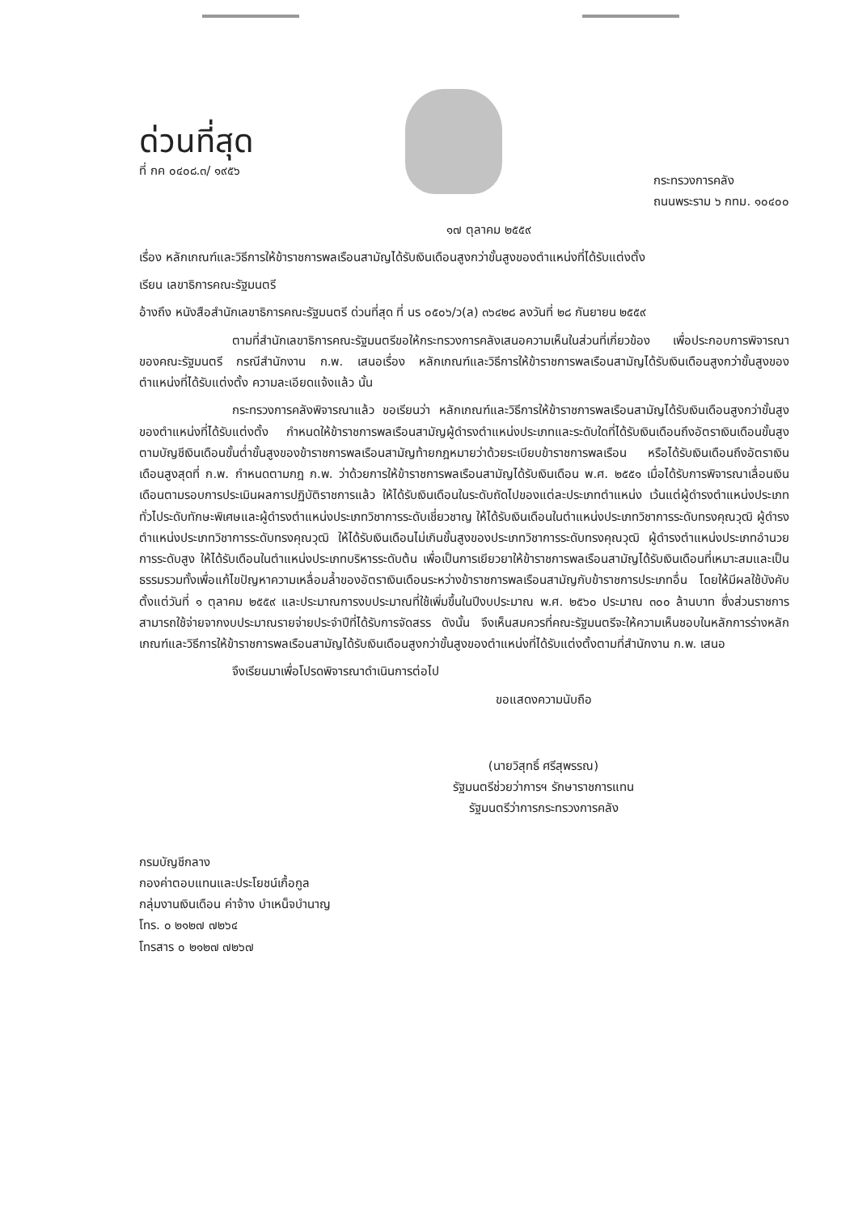ด่วนที่สุด
ที่ กค ๐๔๐๘.๓/ ๑๙๕๖
กระทรวงการคลัง
ถนนพระราม ๖ กทม. ๑๐๔๐๐
๑๗ ตุลาคม ๒๕๕๙
เรื่อง หลักเกณฑ์และวิธีการให้ข้าราชการพลเรือนสามัญได้รับเงินเดือนสูงกว่าขั้นสูงของตำแหน่งที่ได้รับแต่งตั้ง
เรียน เลขาธิการคณะรัฐมนตรี
อ้างถึง หนังสือสำนักเลขาธิการคณะรัฐมนตรี ด่วนที่สุด ที่ นร ๐๕๐๖/ว(ล) ๓๖๔๒๘ ลงวันที่ ๒๘ กันยายน ๒๕๕๙
ตามที่สำนักเลขาธิการคณะรัฐมนตรีขอให้กระทรวงการคลังเสนอความเห็นในส่วนที่เกี่ยวข้อง เพื่อประกอบการพิจารณาของคณะรัฐมนตรี กรณีสำนักงาน ก.พ. เสนอเรื่อง หลักเกณฑ์และวิธีการให้ข้าราชการพลเรือนสามัญได้รับเงินเดือนสูงกว่าขั้นสูงของตำแหน่งที่ได้รับแต่งตั้ง ความละเอียดแจ้งแล้ว นั้น
กระทรวงการคลังพิจารณาแล้ว ขอเรียนว่า หลักเกณฑ์และวิธีการให้ข้าราชการพลเรือนสามัญได้รับเงินเดือนสูงกว่าขั้นสูงของตำแหน่งที่ได้รับแต่งตั้ง กำหนดให้ข้าราชการพลเรือนสามัญผู้ดำรงตำแหน่งประเภทและระดับใดที่ได้รับเงินเดือนถึงอัตราเงินเดือนขั้นสูงตามบัญชีเงินเดือนขั้นต่ำขั้นสูงของข้าราชการพลเรือนสามัญท้ายกฎหมายว่าด้วยระเบียบข้าราชการพลเรือน หรือได้รับเงินเดือนถึงอัตราเงินเดือนสูงสุดที่ ก.พ. กำหนดตามกฎ ก.พ. ว่าด้วยการให้ข้าราชการพลเรือนสามัญได้รับเงินเดือน พ.ศ. ๒๕๕๑ เมื่อได้รับการพิจารณาเลื่อนเงินเดือนตามรอบการประเมินผลการปฏิบัติราชการแล้ว ให้ได้รับเงินเดือนในระดับถัดไปของแต่ละประเภทตำแหน่ง เว้นแต่ผู้ดำรงตำแหน่งประเภททั่วไประดับทักษะพิเศษและผู้ดำรงตำแหน่งประเภทวิชาการระดับเชี่ยวชาญ ให้ได้รับเงินเดือนในตำแหน่งประเภทวิชาการระดับทรงคุณวุฒิ ผู้ดำรงตำแหน่งประเภทวิชาการระดับทรงคุณวุฒิ ให้ได้รับเงินเดือนไม่เกินขั้นสูงของประเภทวิชาการระดับทรงคุณวุฒิ ผู้ดำรงตำแหน่งประเภทอำนวยการระดับสูง ให้ได้รับเดือนในตำแหน่งประเภทบริหารระดับต้น เพื่อเป็นการเยียวยาให้ข้าราชการพลเรือนสามัญได้รับเงินเดือนที่เหมาะสมและเป็นธรรมรวมทั้งเพื่อแก้ไขปัญหาความเหลื่อมล้ำของอัตราเงินเดือนระหว่างข้าราชการพลเรือนสามัญกับข้าราชการประเภทอื่น โดยให้มีผลใช้บังคับตั้งแต่วันที่ ๑ ตุลาคม ๒๕๕๙ และประมาณการงบประมาณที่ใช้เพิ่มขึ้นในปีงบประมาณ พ.ศ. ๒๕๖๐ ประมาณ ๓๐๐ ล้านบาท ซึ่งส่วนราชการสามารถใช้จ่ายจากงบประมาณรายจ่ายประจำปีที่ได้รับการจัดสรร ดังนั้น จึงเห็นสมควรที่คณะรัฐมนตรีจะให้ความเห็นชอบในหลักการร่างหลักเกณฑ์และวิธีการให้ข้าราชการพลเรือนสามัญได้รับเงินเดือนสูงกว่าขั้นสูงของตำแหน่งที่ได้รับแต่งตั้งตามที่สำนักงาน ก.พ. เสนอ
จึงเรียนมาเพื่อโปรดพิจารณาดำเนินการต่อไป
ขอแสดงความนับถือ
(นายวิสุทธิ์ ศรีสุพรรณ)
รัฐมนตรีช่วยว่าการฯ รักษาราชการแทน
รัฐมนตรีว่าการกระทรวงการคลัง
กรมบัญชีกลาง
กองค่าตอบแทนและประโยชน์เกื้อกูล
กลุ่มงานเงินเดือน ค่าจ้าง บำเหน็จบำนาญ
โทร. ๐ ๒๑๒๗ ๗๒๖๔
โทรสาร ๐ ๒๑๒๗ ๗๒๖๗